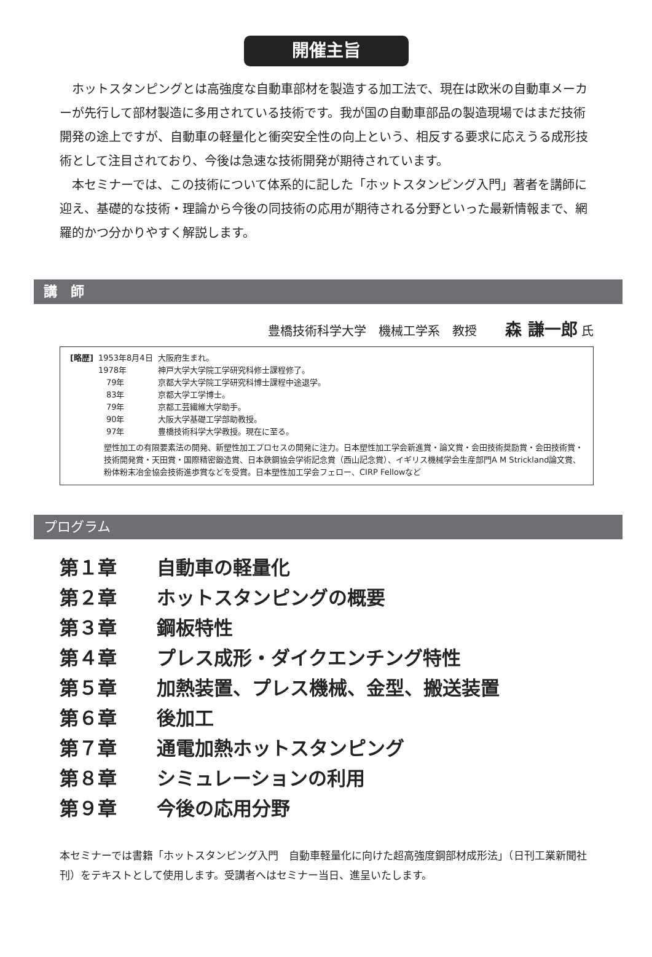開催主旨
ホットスタンピングとは高強度な自動車部材を製造する加工法で、現在は欧米の自動車メーカーが先行して部材製造に多用されている技術です。我が国の自動車部品の製造現場ではまだ技術開発の途上ですが、自動車の軽量化と衝突安全性の向上という、相反する要求に応えうる成形技術として注目されており、今後は急速な技術開発が期待されています。
本セミナーでは、この技術について体系的に記した「ホットスタンピング入門」著者を講師に迎え、基礎的な技術・理論から今後の同技術の応用が期待される分野といった最新情報まで、網羅的かつ分かりやすく解説します。
講　師
豊橋技術科学大学　機械工学系　教授 森 謙一郎 氏
| [略歴] | 1953年8月4日 | 大阪府生まれ。 |
| | 1978年 | 神戸大学大学院工学研究科修士課程修了。 |
| | 79年 | 京都大学大学院工学研究科博士課程中途退学。 |
| | 83年 | 京都大学工学博士。 |
| | 79年 | 京都工芸繊維大学助手。 |
| | 90年 | 大阪大学基礎工学部助教授。 |
| | 97年 | 豊橋技術科学大学教授。現在に至る。 |
塑性加工の有限要素法の開発、新塑性加工プロセスの開発に注力。日本塑性加工学会新進賞・論文賞・会田技術奨励賞・会田技術賞・技術開発賞・天田賞・国際精密鍛造賞、日本鉄鋼協会学術記念賞（西山記念賞）、イギリス機械学会生産部門A M Strickland論文賞、粉体粉末冶金協会技術進歩賞などを受賞。日本塑性加工学会フェロー、CIRP Fellowなど
プログラム
第１章 自動車の軽量化
第２章 ホットスタンピングの概要
第３章 鋼板特性
第４章 プレス成形・ダイクエンチング特性
第５章 加熱装置、プレス機械、金型、搬送装置
第６章 後加工
第７章 通電加熱ホットスタンピング
第８章 シミュレーションの利用
第９章 今後の応用分野
本セミナーでは書籍「ホットスタンピング入門　自動車軽量化に向けた超高強度鋼部材成形法」（日刊工業新聞社刊）をテキストとして使用します。受講者へはセミナー当日、進呈いたします。